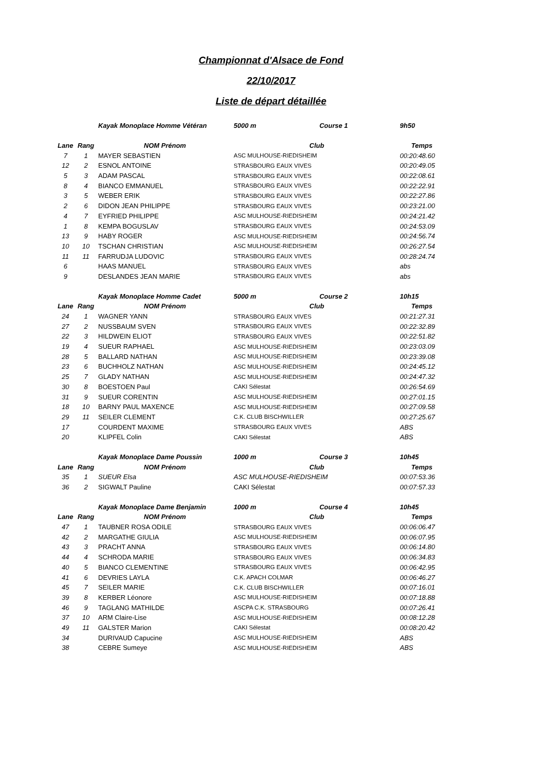Championnat d'Alsace de Fond
22/10/2017
Liste de départ détaillée
| | | Kayak Monoplace Homme Vétéran | 5000 m Course 1 | 9h50 |
| Lane | Rang | NOM Prénom | Club | Temps |
| 7 | 1 | MAYER SEBASTIEN | ASC MULHOUSE-RIEDISHEIM | 00:20:48.60 |
| 12 | 2 | ESNOL ANTOINE | STRASBOURG EAUX VIVES | 00:20:49.05 |
| 5 | 3 | ADAM PASCAL | STRASBOURG EAUX VIVES | 00:22:08.61 |
| 8 | 4 | BIANCO EMMANUEL | STRASBOURG EAUX VIVES | 00:22:22.91 |
| 3 | 5 | WEBER ERIK | STRASBOURG EAUX VIVES | 00:22:27.86 |
| 2 | 6 | DIDON JEAN PHILIPPE | STRASBOURG EAUX VIVES | 00:23:21.00 |
| 4 | 7 | EYFRIED PHILIPPE | ASC MULHOUSE-RIEDISHEIM | 00:24:21.42 |
| 1 | 8 | KEMPA BOGUSLAV | STRASBOURG EAUX VIVES | 00:24:53.09 |
| 13 | 9 | HABY ROGER | ASC MULHOUSE-RIEDISHEIM | 00:24:56.74 |
| 10 | 10 | TSCHAN CHRISTIAN | ASC MULHOUSE-RIEDISHEIM | 00:26:27.54 |
| 11 | 11 | FARRUDJA LUDOVIC | STRASBOURG EAUX VIVES | 00:28:24.74 |
| 6 | | HAAS MANUEL | STRASBOURG EAUX VIVES | abs |
| 9 | | DESLANDES JEAN MARIE | STRASBOURG EAUX VIVES | abs |
| | | Kayak Monoplace Homme Cadet | 5000 m Course 2 | 10h15 |
| Lane | Rang | NOM Prénom | Club | Temps |
| 24 | 1 | WAGNER YANN | STRASBOURG EAUX VIVES | 00:21:27.31 |
| 27 | 2 | NUSSBAUM SVEN | STRASBOURG EAUX VIVES | 00:22:32.89 |
| 22 | 3 | HILDWEIN ELIOT | STRASBOURG EAUX VIVES | 00:22:51.82 |
| 19 | 4 | SUEUR RAPHAEL | ASC MULHOUSE-RIEDISHEIM | 00:23:03.09 |
| 28 | 5 | BALLARD NATHAN | ASC MULHOUSE-RIEDISHEIM | 00:23:39.08 |
| 23 | 6 | BUCHHOLZ NATHAN | ASC MULHOUSE-RIEDISHEIM | 00:24:45.12 |
| 25 | 7 | GLADY NATHAN | ASC MULHOUSE-RIEDISHEIM | 00:24:47.32 |
| 30 | 8 | BOESTOEN Paul | CAKI Sélestat | 00:26:54.69 |
| 31 | 9 | SUEUR CORENTIN | ASC MULHOUSE-RIEDISHEIM | 00:27:01.15 |
| 18 | 10 | BARNY PAUL MAXENCE | ASC MULHOUSE-RIEDISHEIM | 00:27:09.58 |
| 29 | 11 | SEILER CLEMENT | C.K. CLUB BISCHWILLER | 00:27:25.67 |
| 17 | | COURDENT MAXIME | STRASBOURG EAUX VIVES | ABS |
| 20 | | KLIPFEL Colin | CAKI Sélestat | ABS |
| | | Kayak Monoplace Dame Poussin | 1000 m Course 3 | 10h45 |
| Lane | Rang | NOM Prénom | Club | Temps |
| 35 | 1 | SUEUR Elsa | ASC MULHOUSE-RIEDISHEIM | 00:07:53.36 |
| 36 | 2 | SIGWALT Pauline | CAKI Sélestat | 00:07:57.33 |
| | | Kayak Monoplace Dame Benjamin | 1000 m Course 4 | 10h45 |
| Lane | Rang | NOM Prénom | Club | Temps |
| 47 | 1 | TAUBNER ROSA ODILE | STRASBOURG EAUX VIVES | 00:06:06.47 |
| 42 | 2 | MARGATHE GIULIA | ASC MULHOUSE-RIEDISHEIM | 00:06:07.95 |
| 43 | 3 | PRACHT ANNA | STRASBOURG EAUX VIVES | 00:06:14.80 |
| 44 | 4 | SCHRODA MARIE | STRASBOURG EAUX VIVES | 00:06:34.83 |
| 40 | 5 | BIANCO CLEMENTINE | STRASBOURG EAUX VIVES | 00:06:42.95 |
| 41 | 6 | DEVRIES LAYLA | C.K. APACH COLMAR | 00:06:46.27 |
| 45 | 7 | SEILER MARIE | C.K. CLUB BISCHWILLER | 00:07:16.01 |
| 39 | 8 | KERBER Léonore | ASC MULHOUSE-RIEDISHEIM | 00:07:18.88 |
| 46 | 9 | TAGLANG MATHILDE | ASCPA C.K. STRASBOURG | 00:07:26.41 |
| 37 | 10 | ARM Claire-Lise | ASC MULHOUSE-RIEDISHEIM | 00:08:12.28 |
| 49 | 11 | GALSTER Marion | CAKI Sélestat | 00:08:20.42 |
| 34 | | DURIVAUD Capucine | ASC MULHOUSE-RIEDISHEIM | ABS |
| 38 | | CEBRE Sumeye | ASC MULHOUSE-RIEDISHEIM | ABS |